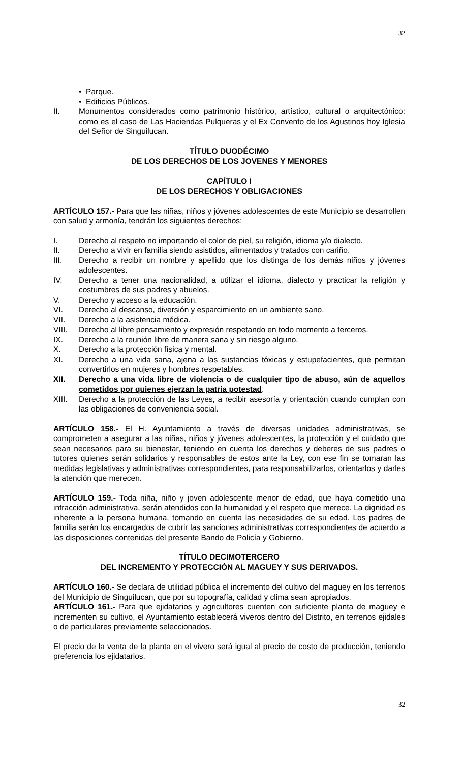32
• Parque.
• Edificios Públicos.
II. Monumentos considerados como patrimonio histórico, artístico, cultural o arquitectónico: como es el caso de Las Haciendas Pulqueras y el Ex Convento de los Agustinos hoy Iglesia del Señor de Singuilucan.
TÍTULO DUODÉCIMO
DE LOS DERECHOS DE LOS JOVENES Y MENORES
CAPÍTULO I
DE LOS DERECHOS Y OBLIGACIONES
ARTÍCULO 157.- Para que las niñas, niños y jóvenes adolescentes de este Municipio se desarrollen con salud y armonía, tendrán los siguientes derechos:
I. Derecho al respeto no importando el color de piel, su religión, idioma y/o dialecto.
II. Derecho a vivir en familia siendo asistidos, alimentados y tratados con cariño.
III. Derecho a recibir un nombre y apellido que los distinga de los demás niños y jóvenes adolescentes.
IV. Derecho a tener una nacionalidad, a utilizar el idioma, dialecto y practicar la religión y costumbres de sus padres y abuelos.
V. Derecho y acceso a la educación.
VI. Derecho al descanso, diversión y esparcimiento en un ambiente sano.
VII. Derecho a la asistencia médica.
VIII. Derecho al libre pensamiento y expresión respetando en todo momento a terceros.
IX. Derecho a la reunión libre de manera sana y sin riesgo alguno.
X. Derecho a la protección física y mental.
XI. Derecho a una vida sana, ajena a las sustancias tóxicas y estupefacientes, que permitan convertirlos en mujeres y hombres respetables.
XII. Derecho a una vida libre de violencia o de cualquier tipo de abuso, aún de aquellos cometidos por quienes ejerzan la patria potestad.
XIII. Derecho a la protección de las Leyes, a recibir asesoría y orientación cuando cumplan con las obligaciones de conveniencia social.
ARTÍCULO 158.- El H. Ayuntamiento a través de diversas unidades administrativas, se comprometen a asegurar a las niñas, niños y jóvenes adolescentes, la protección y el cuidado que sean necesarios para su bienestar, teniendo en cuenta los derechos y deberes de sus padres o tutores quienes serán solidarios y responsables de estos ante la Ley, con ese fin se tomaran las medidas legislativas y administrativas correspondientes, para responsabilizarlos, orientarlos y darles la atención que merecen.
ARTÍCULO 159.- Toda niña, niño y joven adolescente menor de edad, que haya cometido una infracción administrativa, serán atendidos con la humanidad y el respeto que merece. La dignidad es inherente a la persona humana, tomando en cuenta las necesidades de su edad. Los padres de familia serán los encargados de cubrir las sanciones administrativas correspondientes de acuerdo a las disposiciones contenidas del presente Bando de Policía y Gobierno.
TÍTULO DECIMOTERCERO
DEL INCREMENTO Y PROTECCIÓN AL MAGUEY Y SUS DERIVADOS.
ARTÍCULO 160.- Se declara de utilidad pública el incremento del cultivo del maguey en los terrenos del Municipio de Singuilucan, que por su topografía, calidad y clima sean apropiados.
ARTÍCULO 161.- Para que ejidatarios y agricultores cuenten con suficiente planta de maguey e incrementen su cultivo, el Ayuntamiento establecerá viveros dentro del Distrito, en terrenos ejidales o de particulares previamente seleccionados.
El precio de la venta de la planta en el vivero será igual al precio de costo de producción, teniendo preferencia los ejidatarios.
32